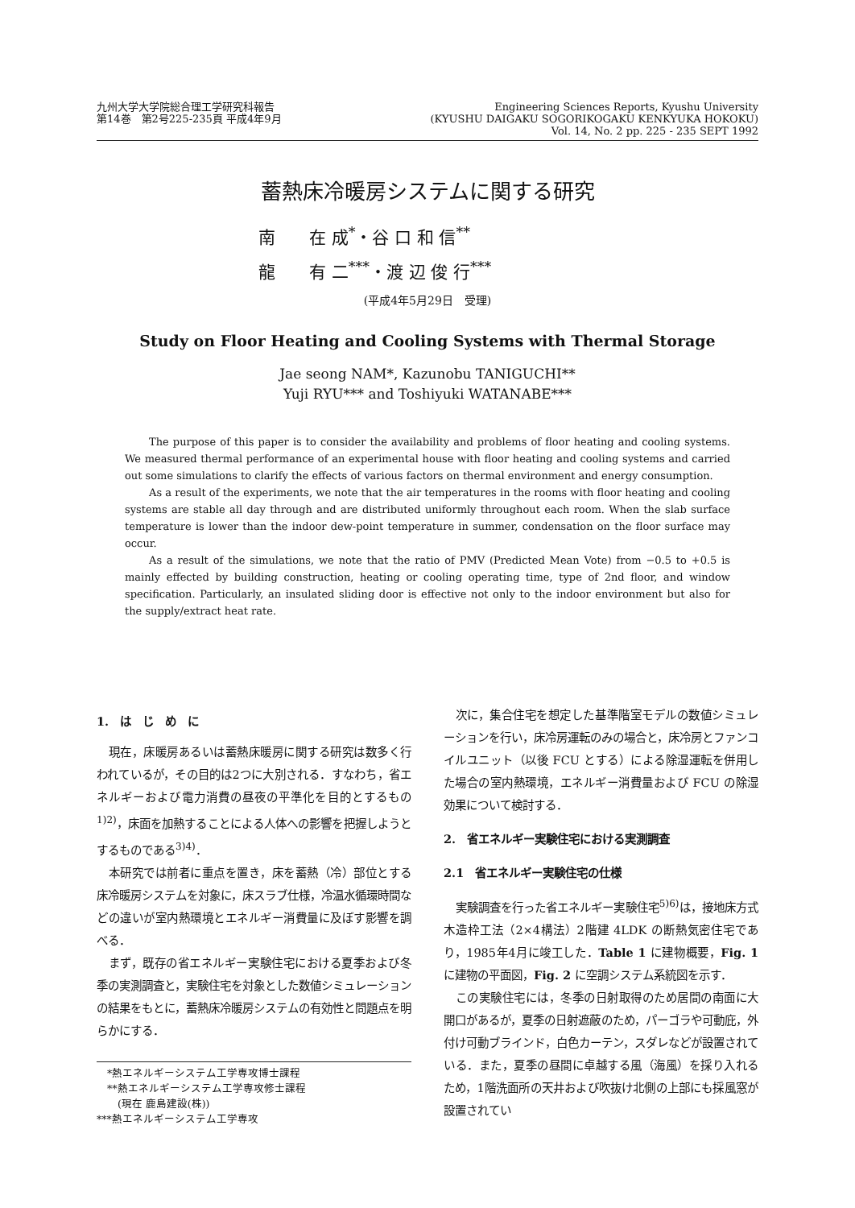九州大学大学院総合理工学研究科報告
第14巻　第2号225-235頁 平成4年9月
Engineering Sciences Reports, Kyushu University
(KYUSHU DAIGAKU SOGORIKOGAKU KENKYUKA HOKOKU)
Vol. 14, No. 2 pp. 225 - 235 SEPT 1992
蓄熱床冷暖房システムに関する研究
南　　在 成<sup>*</sup>・谷 口 和 信<sup>**</sup>
龍　　有 二<sup>***</sup>・渡 辺 俊 行<sup>***</sup>
(平成4年5月29日　受理)
Study on Floor Heating and Cooling Systems with Thermal Storage
Jae seong NAM*, Kazunobu TANIGUCHI**
Yuji RYU*** and Toshiyuki WATANABE***
The purpose of this paper is to consider the availability and problems of floor heating and cooling systems. We measured thermal performance of an experimental house with floor heating and cooling systems and carried out some simulations to clarify the effects of various factors on thermal environment and energy consumption.
As a result of the experiments, we note that the air temperatures in the rooms with floor heating and cooling systems are stable all day through and are distributed uniformly throughout each room. When the slab surface temperature is lower than the indoor dew-point temperature in summer, condensation on the floor surface may occur.
As a result of the simulations, we note that the ratio of PMV (Predicted Mean Vote) from −0.5 to +0.5 is mainly effected by building construction, heating or cooling operating time, type of 2nd floor, and window specification. Particularly, an insulated sliding door is effective not only to the indoor environment but also for the supply/extract heat rate.
1.　は　じ　め　に
現在，床暖房あるいは蓄熱床暖房に関する研究は数多く行われているが，その目的は2つに大別される．すなわち，省エネルギーおよび電力消費の昼夜の平準化を目的とするもの<sup>1)2)</sup>，床面を加熱することによる人体への影響を把握しようとするものである<sup>3)4)</sup>．
本研究では前者に重点を置き，床を蓄熱（冷）部位とする床冷暖房システムを対象に，床スラブ仕様，冷温水循環時間などの違いが室内熱環境とエネルギー消費量に及ぼす影響を調べる．
まず，既存の省エネルギー実験住宅における夏季および冬季の実測調査と，実験住宅を対象とした数値シミュレーションの結果をもとに，蓄熱床冷暖房システムの有効性と問題点を明らかにする．
　*熱エネルギーシステム工学専攻博士課程
　**熱エネルギーシステム工学専攻修士課程
　　(現在 鹿島建設(株))
***熱エネルギーシステム工学専攻
次に，集合住宅を想定した基準階室モデルの数値シミュレーションを行い，床冷房運転のみの場合と，床冷房とファンコイルユニット（以後 FCU とする）による除湿運転を併用した場合の室内熱環境，エネルギー消費量および FCU の除湿効果について検討する．
2.　省エネルギー実験住宅における実測調査
2.1　省エネルギー実験住宅の仕様
実験調査を行った省エネルギー実験住宅<sup>5)6)</sup>は，接地床方式木造枠工法（2×4構法）2階建 4LDK の断熱気密住宅であり，1985年4月に竣工した．Table 1 に建物概要，Fig. 1 に建物の平面図，Fig. 2 に空調システム系統図を示す．
この実験住宅には，冬季の日射取得のため居間の南面に大開口があるが，夏季の日射遮蔽のため，パーゴラや可動庇，外付け可動ブラインド，白色カーテン，スダレなどが設置されている．また，夏季の昼間に卓越する風（海風）を採り入れるため，1階洗面所の天井および吹抜け北側の上部にも採風窓が設置されてい